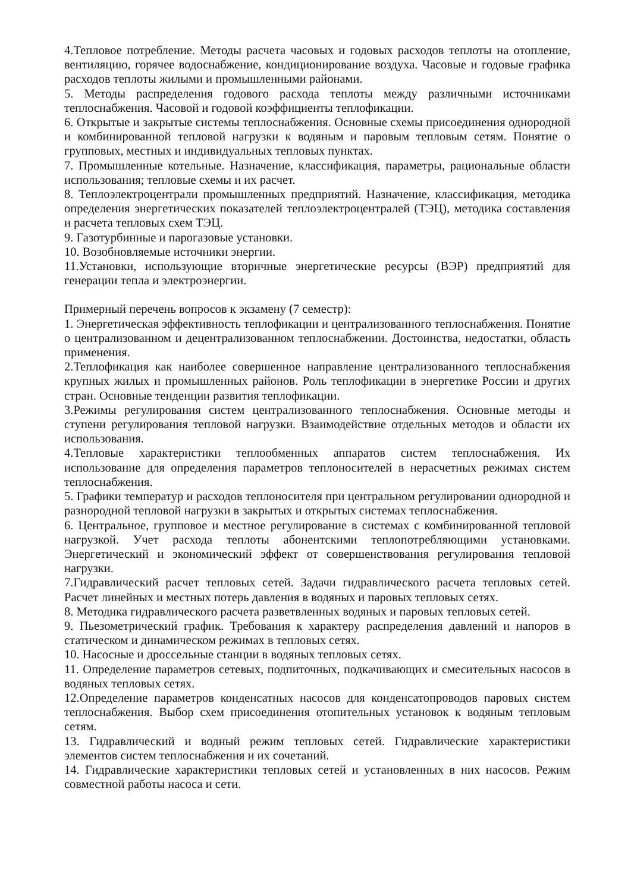4.Тепловое потребление. Методы расчета часовых и годовых расходов теплоты на отопление, вентиляцию, горячее водоснабжение, кондиционирование воздуха. Часовые и годовые графика расходов теплоты жилыми и промышленными районами.
5. Методы распределения годового расхода теплоты между различными источниками теплоснабжения. Часовой и годовой коэффициенты теплофикации.
6. Открытые и закрытые системы теплоснабжения. Основные схемы присоединения однородной и комбинированной тепловой нагрузки к водяным и паровым тепловым сетям. Понятие о групповых, местных и индивидуальных тепловых пунктах.
7. Промышленные котельные. Назначение, классификация, параметры, рациональные области использования; тепловые схемы и их расчет.
8. Теплоэлектроцентрали промышленных предприятий. Назначение, классификация, методика определения энергетических показателей теплоэлектроцентралей (ТЭЦ), методика составления и расчета тепловых схем ТЭЦ.
9. Газотурбинные и парогазовые установки.
10. Возобновляемые источники энергии.
11.Установки, использующие вторичные энергетические ресурсы (ВЭР) предприятий для генерации тепла и электроэнергии.
Примерный перечень вопросов к экзамену (7 семестр):
1. Энергетическая эффективность теплофикации и централизованного теплоснабжения. Понятие о централизованном и децентрализованном теплоснабжении. Достоинства, недостатки, область применения.
2.Теплофикация как наиболее совершенное направление централизованного теплоснабжения крупных жилых и промышленных районов. Роль теплофикации в энергетике России и других стран. Основные тенденции развития теплофикации.
3.Режимы регулирования систем централизованного теплоснабжения. Основные методы и ступени регулирования тепловой нагрузки. Взаимодействие отдельных методов и области их использования.
4.Тепловые характеристики теплообменных аппаратов систем теплоснабжения. Их использование для определения параметров теплоносителей в нерасчетных режимах систем теплоснабжения.
5. Графики температур и расходов теплоносителя при центральном регулировании однородной и разнородной тепловой нагрузки в закрытых и открытых системах теплоснабжения.
6. Центральное, групповое и местное регулирование в системах с комбинированной тепловой нагрузкой. Учет расхода теплоты абонентскими теплопотребляющими установками. Энергетический и экономический эффект от совершенствования регулирования тепловой нагрузки.
7.Гидравлический расчет тепловых сетей. Задачи гидравлического расчета тепловых сетей. Расчет линейных и местных потерь давления в водяных и паровых тепловых сетях.
8. Методика гидравлического расчета разветвленных водяных и паровых тепловых сетей.
9. Пьезометрический график. Требования к характеру распределения давлений и напоров в статическом и динамическом режимах в тепловых сетях.
10. Насосные и дроссельные станции в водяных тепловых сетях.
11. Определение параметров сетевых, подпиточных, подкачивающих и смесительных насосов в водяных тепловых сетях.
12.Определение параметров конденсатных насосов для конденсатопроводов паровых систем теплоснабжения. Выбор схем присоединения отопительных установок к водяным тепловым сетям.
13. Гидравлический и водный режим тепловых сетей. Гидравлические характеристики элементов систем теплоснабжения и их сочетаний.
14. Гидравлические характеристики тепловых сетей и установленных в них насосов. Режим совместной работы насоса и сети.